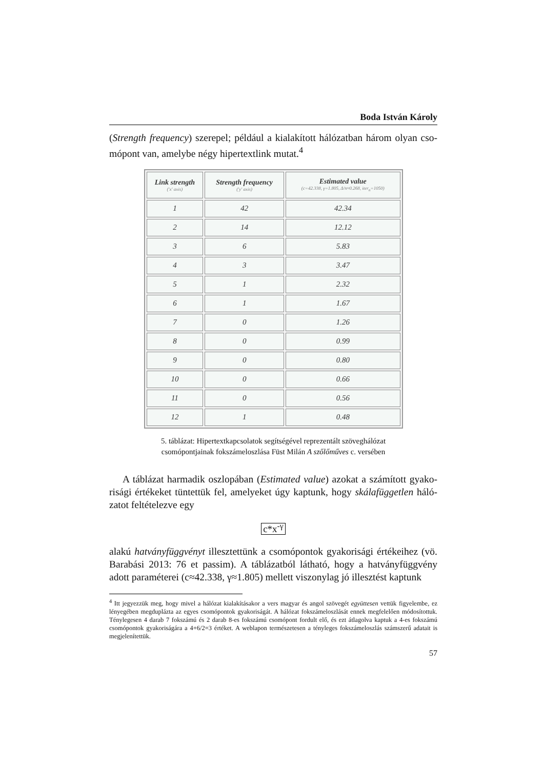Boda István Károly
(Strength frequency) szerepel; például a kialakított hálózatban három olyan cso­mópont van, amelybe négy hipertextlink mutat.<sup>4</sup>
| Link strength ('x' axis) | Strength frequency ('y' axis) | Estimated value (c=42.338, γ=1.805, Δ/n≈0.268, iter<sub>n</sub>=1050) |
| --- | --- | --- |
| 1 | 42 | 42.34 |
| 2 | 14 | 12.12 |
| 3 | 6 | 5.83 |
| 4 | 3 | 3.47 |
| 5 | 1 | 2.32 |
| 6 | 1 | 1.67 |
| 7 | 0 | 1.26 |
| 8 | 0 | 0.99 |
| 9 | 0 | 0.80 |
| 10 | 0 | 0.66 |
| 11 | 0 | 0.56 |
| 12 | 1 | 0.48 |
5. táblázat: Hipertextkapcsolatok segítségével reprezentált szöveghálózat
csomópontjainak fokszámeloszlása Füst Milán A szőlőműves c. versében
A táblázat harmadik oszlopában (Estimated value) azokat a számított gyako­risági értékeket tüntettük fel, amelyeket úgy kaptunk, hogy skálafüggetlen háló­zatot feltételezve egy
c*x<sup>-γ</sup>
alakú hatványfüggvényt illesztettünk a csomópontok gyakorisági értékeihez (vö. Barabási 2013: 76 et passim). A táblázatból látható, hogy a hatványfüggvény adott paraméterei (c≈42.338, γ≈1.805) mellett viszonylag jó illesztést kaptunk
<sup>4</sup> Itt jegyezzük meg, hogy mivel a hálózat kialakításakor a vers magyar és angol szövegét együttesen vettük figyelembe, ez lényegében megduplázta az egyes csomópontok gyakoriságát. A hálózat fok­számeloszlását ennek megfelelően módosítottuk. Ténylegesen 4 darab 7 fokszámú és 2 darab 8-es fokszámú csomópont fordult elő, és ezt átlagolva kaptuk a 4-es fokszámú csomópontok gyakoriságá­ra a 4+6/2=3 értéket. A weblapon természetesen a tényleges fokszámeloszlás számszerű adatait is megjelenítettük.
57